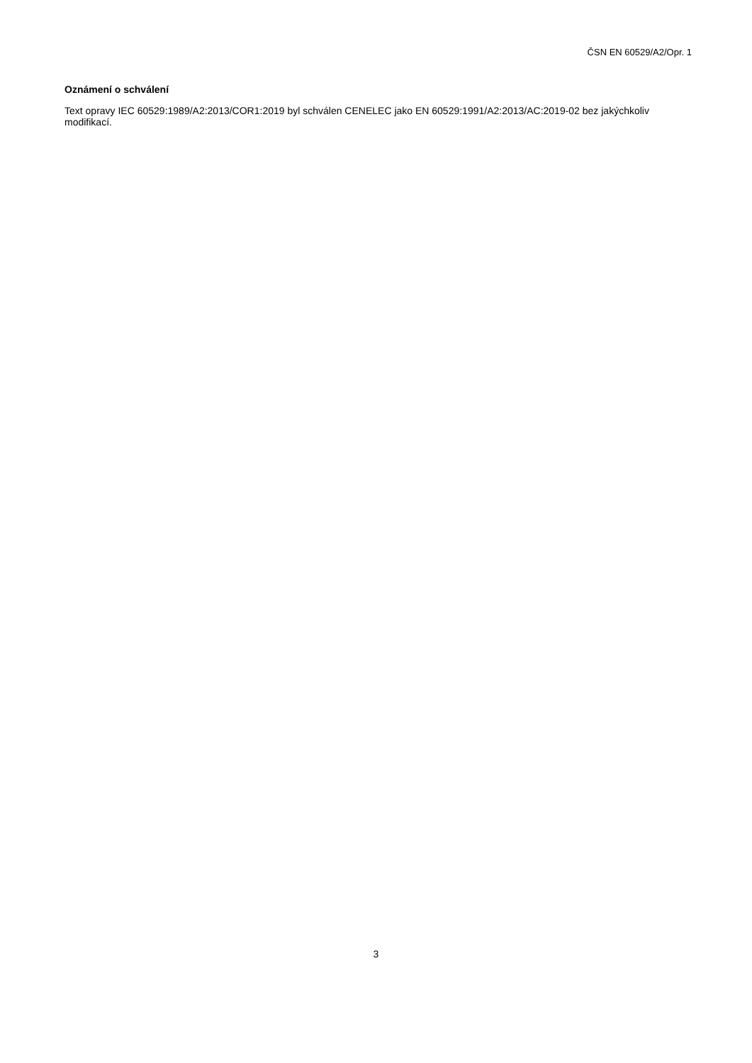ČSN EN 60529/A2/Opr. 1
Oznámení o schválení
Text opravy IEC 60529:1989/A2:2013/COR1:2019 byl schválen CENELEC jako EN 60529:1991/A2:2013/AC:2019-02 bez jakýchkoliv modifikací.
3